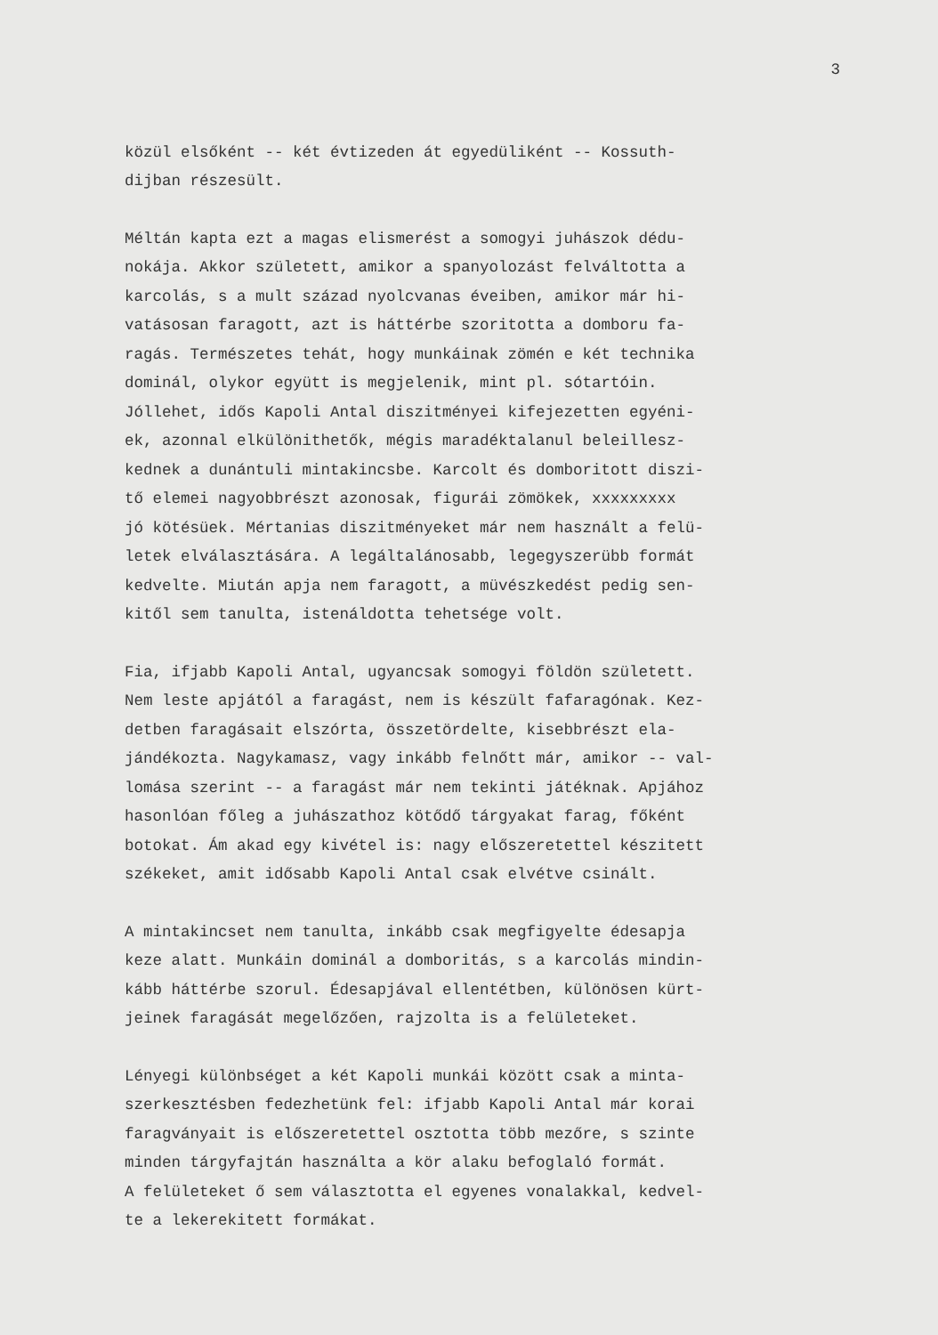3
közül elsőként -- két évtizeden át egyedüliként -- Kossuth- dijban részesült.
Méltán kapta ezt a magas elismerést a somogyi juhászok dédu- nokája. Akkor született, amikor a spanyolozást felváltotta a karcolás, s a mult század nyolcvanas éveiben, amikor már hi- vatásosan faragott, azt is háttérbe szoritotta a domboru fa- ragás. Természetes tehát, hogy munkáinak zömén e két technika dominál, olykor együtt is megjelenik, mint pl. sótartóin. Jóllehet, idős Kapoli Antal diszitményei kifejezetten egyéni- ek, azonnal elkülönithetők, mégis maradéktalanul beleillesz- kednek a dunántuli mintakincsbe. Karcolt és domboritott diszi- tő elemei nagyobbrészt azonosak, figurái zömökek, xxxxxxxxx jó kötésüek. Mértanias diszitményeket már nem használt a felü- letek elválasztására. A legáltalánosabb, legegyszerübb formát kedvelte. Miután apja nem faragott, a müvészkedést pedig sen- kitől sem tanulta, istenáldotta tehetsége volt.
Fia, ifjabb Kapoli Antal, ugyancsak somogyi földön született. Nem leste apjától a faragást, nem is készült fafaragónak. Kez- detben faragásait elszórta, összetördelte, kisebbrészt ela- jándékozta. Nagykamasz, vagy inkább felnőtt már, amikor -- val- lomása szerint -- a faragást már nem tekinti játéknak. Apjához hasonlóan főleg a juhászathoz kötődő tárgyakat farag, főként botokat. Ám akad egy kivétel is: nagy előszeretettel készitett székeket, amit idősabb Kapoli Antal csak elvétve csinált.
A mintakincset nem tanulta, inkább csak megfigyelte édesapja keze alatt. Munkáin dominál a domboritás, s a karcolás mindin- kább háttérbe szorul. Édesapjával ellentétben, különösen kürt- jeinek faragását megelőzően, rajzolta is a felületeket.
Lényegi különbséget a két Kapoli munkái között csak a minta- szerkesztésben fedezhetünk fel: ifjabb Kapoli Antal már korai faragványait is előszeretettel osztotta több mezőre, s szinte minden tárgyfajtán használta a kör alaku befoglaló formát. A felületeket ő sem választotta el egyenes vonalakkal, kedvel- te a lekerekitett formákat.